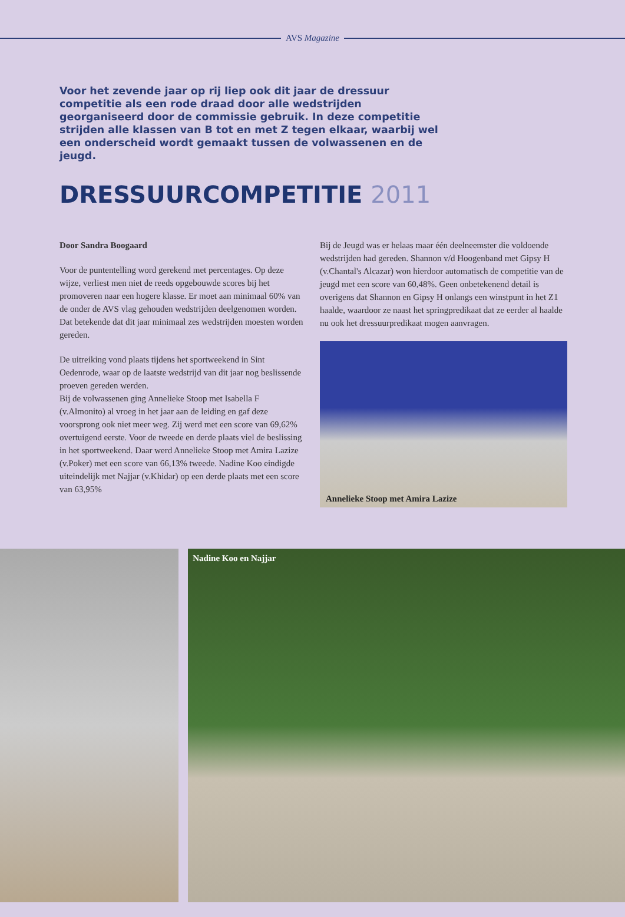AVS Magazine
Voor het zevende jaar op rij liep ook dit jaar de dressuur competitie als een rode draad door alle wedstrijden georganiseerd door de commissie gebruik. In deze competitie strijden alle klassen van B tot en met Z tegen elkaar, waarbij wel een onderscheid wordt gemaakt tussen de volwassenen en de jeugd.
DRESSUURCOMPETITIE 2011
Door Sandra Boogaard
Voor de puntentelling word gerekend met percentages. Op deze wijze, verliest men niet de reeds opgebouwde scores bij het promoveren naar een hogere klasse. Er moet aan minimaal 60% van de onder de AVS vlag gehouden wedstrijden deelgenomen worden. Dat betekende dat dit jaar minimaal zes wedstrijden moesten worden gereden.
De uitreiking vond plaats tijdens het sportweekend in Sint Oedenrode, waar op de laatste wedstrijd van dit jaar nog beslissende proeven gereden werden.
Bij de volwassenen ging Annelieke Stoop met Isabella F (v.Almonito) al vroeg in het jaar aan de leiding en gaf deze voorsprong ook niet meer weg. Zij werd met een score van 69,62% overtuigend eerste. Voor de tweede en derde plaats viel de beslissing in het sportweekend. Daar werd Annelieke Stoop met Amira Lazize (v.Poker) met een score van 66,13% tweede. Nadine Koo eindigde uiteindelijk met Najjar (v.Khidar) op een derde plaats met een score van 63,95%
Bij de Jeugd was er helaas maar één deelneemster die voldoende wedstrijden had gereden. Shannon v/d Hoogenband met Gipsy H (v.Chantal's Alcazar) won hierdoor automatisch de competitie van de jeugd met een score van 60,48%. Geen onbetekenend detail is overigens dat Shannon en Gipsy H onlangs een winstpunt in het Z1 haalde, waardoor ze naast het springpredikaat dat ze eerder al haalde nu ook het dressuurpredikaat mogen aanvragen.
Annelieke Stoop met Amira Lazize
Nadine Koo en Najjar